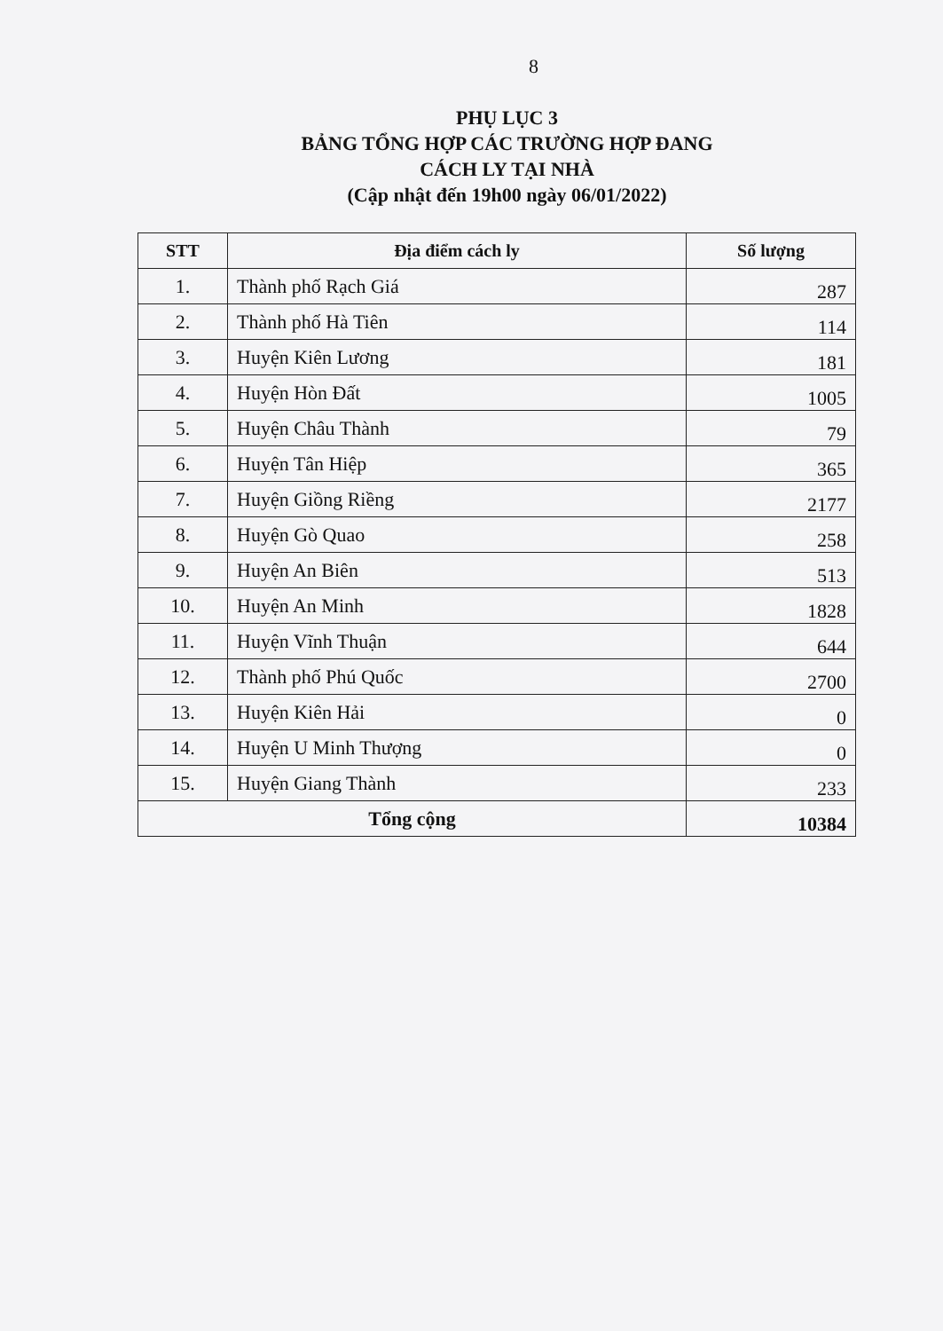8
PHỤ LỤC 3
BẢNG TỔNG HỢP CÁC TRƯỜNG HỢP ĐANG
CÁCH LY TẠI NHÀ
(Cập nhật đến 19h00 ngày 06/01/2022)
| STT | Địa điểm cách ly | Số lượng |
| --- | --- | --- |
| 1. | Thành phố Rạch Giá | 287 |
| 2. | Thành phố Hà Tiên | 114 |
| 3. | Huyện Kiên Lương | 181 |
| 4. | Huyện Hòn Đất | 1005 |
| 5. | Huyện Châu Thành | 79 |
| 6. | Huyện Tân Hiệp | 365 |
| 7. | Huyện Giồng Riềng | 2177 |
| 8. | Huyện Gò Quao | 258 |
| 9. | Huyện An Biên | 513 |
| 10. | Huyện An Minh | 1828 |
| 11. | Huyện Vĩnh Thuận | 644 |
| 12. | Thành phố Phú Quốc | 2700 |
| 13. | Huyện Kiên Hải | 0 |
| 14. | Huyện U Minh Thượng | 0 |
| 15. | Huyện Giang Thành | 233 |
| Tổng cộng | | 10384 |